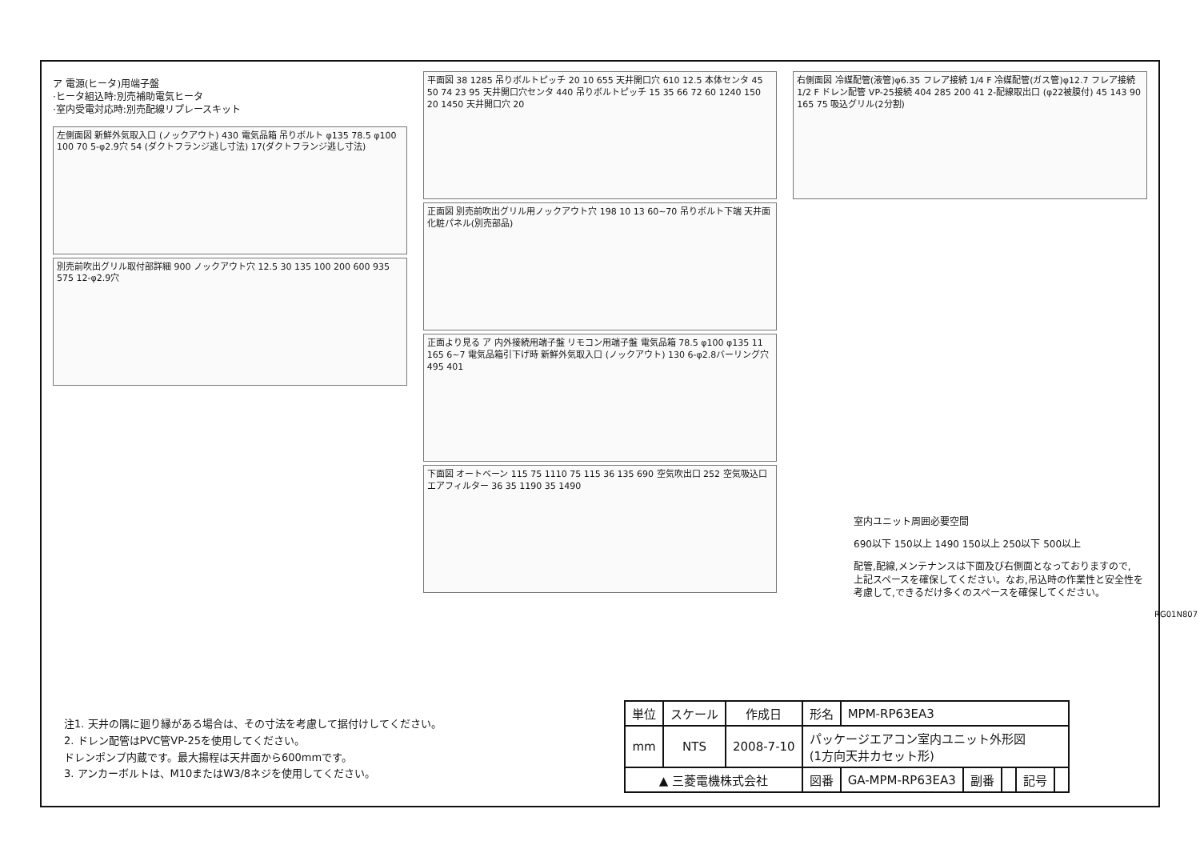ア 電源(ヒータ)用端子盤
·ヒータ組込時:別売補助電気ヒータ
·室内受電対応時:別売配線リプレースキット
左側面図 新鮮外気取入口 (ノックアウト) 430 電気品箱 吊りボルト φ135 78.5 φ100 100 70 5-φ2.9穴 54 (ダクトフランジ逃し寸法) 17(ダクトフランジ逃し寸法)
別売前吹出グリル取付部詳細 900 ノックアウト穴 12.5 30 135 100 200 600 935 575 12-φ2.9穴
平面図 38 1285 吊りボルトピッチ 20 10 655 天井開口穴 610 12.5 本体センタ 45 50 74 23 95 天井開口穴センタ 440 吊りボルトピッチ 15 35 66 72 60 1240 150 20 1450 天井開口穴 20
正面図 別売前吹出グリル用ノックアウト穴 198 10 13 60~70 吊りボルト下端 天井面 化粧パネル(別売部品)
正面より見る ア 内外接続用端子盤 リモコン用端子盤 電気品箱 78.5 φ100 φ135 11 165 6~7 電気品箱引下げ時 新鮮外気取入口 (ノックアウト) 130 6-φ2.8バーリング穴 495 401
下面図 オートベーン 115 75 1110 75 115 36 135 690 空気吹出口 252 空気吸込口 エアフィルター 36 35 1190 35 1490
右側面図 冷媒配管(液管)φ6.35 フレア接続 1/4 F 冷媒配管(ガス管)φ12.7 フレア接続 1/2 F ドレン配管 VP-25接続 404 285 200 41 2-配線取出口 (φ22被膜付) 45 143 90 165 75 吸込グリル(2分割)
室内ユニット周囲必要空間
690以下 150以上 1490 150以上 250以下 500以上
配管,配線,メンテナンスは下面及び右側面となっておりますので,
上記スペースを確保してください。なお,吊込時の作業性と安全性を
考慮して,できるだけ多くのスペースを確保してください。
RG01N807
注1. 天井の隅に廻り縁がある場合は、その寸法を考慮して据付けしてください。
2. ドレン配管はPVC管VP-25を使用してください。
ドレンポンプ内蔵です。最大揚程は天井面から600mmです。
3. アンカーボルトは、M10またはW3/8ネジを使用してください。
| 単位 | スケール | 作成日 | 形名 | MPM-RP63EA3 | | | | |
| mm | NTS | 2008-7-10 | パッケージエアコン室内ユニット外形図 (1方向天井カセット形) | | | | | |
| ▲ 三菱電機株式会社 | | | 図番 | GA-MPM-RP63EA3 | 副番 | | 記号 | |